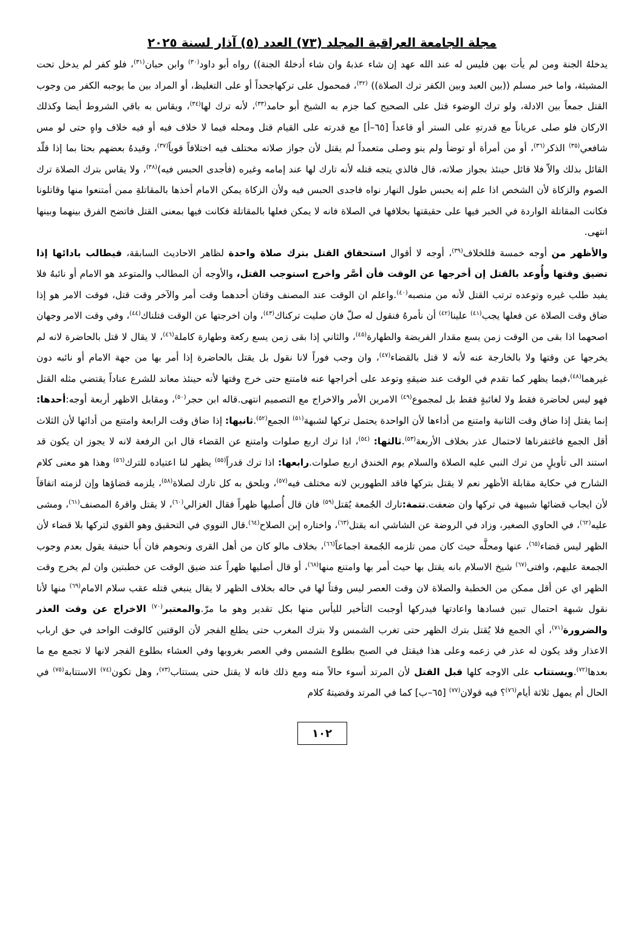مجلة الجامعة العراقية المجلد (٧٣) العدد (٥) آذار لسنة ٢٠٢٥
يدخلهُ الجنة ومن لم يأت بهن فليس له عند الله عهد إن شاء عذبهُ وان شاء أدخلهُ الجنة)) رواه أبو داود<sup>(٣٠)</sup> وابن حبان<sup>(٣١)</sup>، فلو كفر لم يدخل تحت المشيئة، واما خبر مسلم ((بين العبد وبين الكفر ترك الصلاة)) <sup>(٣٢)</sup>، فمحمول على تركهاجحداً أو على التغليظ، أو المراد بين ما يوجبه الكفر من وجوب القتل جمعاً بين الادلة، ولو ترك الوضوء قتل على الصحيح كما جزم به الشيخ أبو حامد<sup>(٣٣)</sup>، لأنه ترك لها<sup>(٣٤)</sup>، ويقاس به باقي الشروط أيضا وكذلك الاركان فلو صلى عرياناً مع قدرتهِ على الستر أو قاعداً [٦٥–أ] مع قدرته على القيام قتل ومحله فيما لا خلاف فيه أو فيه خلاف واهٍ حتى لو مس شافعي<sup>(٣٥)</sup> الذكر<sup>(٣٦)</sup>، أو من أمرأة أو توضأ ولم ينو وصلى متعمداً لم يقتل لأن جواز صلاته مختلف فيه اختلافاً قوياً<sup>(٣٧)</sup>، وقيدهُ بعضهم بحثا بما إذا قلّد القائل بذلك والاّ فلا قائل حينئذ بجواز صلاته، قال فالذي يتجه قتله لأنه تارك لها عند إمامه وغيره (فأجدى الحبس فيه)<sup>(٣٨)</sup>، ولا يقاس بترك الصلاة ترك الصوم والزكاة لأن الشخص اذا علم إنه يحبس طول النهار نواه فاجدى الحبس فيه ولأن الزكاة يمكن الامام أخذها بالمقاتلةِ ممن أمتنعوا منها وقاتلونا فكانت المقاتلة الواردة في الخبر فيها على حقيقتها بخلافها في الصلاة فانه لا يمكن فعلها بالمقاتلة فكانت فيها بمعنى القتل فاتضح الفرق بينهما وبينها انتهى.
والأظهر من أوجه خمسة فللخلاف<sup>(٣٩)</sup>، أوجه لا أقوال استحقاق القتل بترك صلاة واحدة لظاهر الاحاديث السابقة، فيطالب بادائها إذا تضيق وقتها وأُوعد بالقتل إن أخرجها عن الوقت فأن أصَّر واخرج استوجب القتل، والأوجه أن المطالب والمتوعد هو الامام أو نائبهُ فلا يفيد طلب غيره وتوعده ترتب القتل لأنه من منصبه<sup>(٤٠)</sup>.واعلم ان الوقت عند المصنف وقتان أحدهما وقت أمر والآخر وقت قتل، فوقت الامر هو إذا ضاق وقت الصلاة عن فعلها يجب<sup>(٤١)</sup> علينا<sup>(٤٢)</sup> أن نأمرهُ فنقول له صلّ فان صليت تركناك<sup>(٤٣)</sup>، وان اخرجتها عن الوقت قتلناك<sup>(٤٤)</sup>، وفي وقت الامر وجهان اصحهما اذا بقى من الوقت زمن يسع مقدار الفريضة والطهارة<sup>(٤٥)</sup>، والثاني إذا بقى زمن يسع ركعة وطهارة كاملة<sup>(٤٦)</sup>، لا يقال لا قتل بالحاضرة لانه لم يخرجها عن وقتها ولا بالخارجة عنه لأنه لا قتل بالقضاء<sup>(٤٧)</sup>، وان وجب فوراً لانا نقول بل يقتل بالحاضرة إذا أمر بها من جهة الامام أو نائبه دون غيرهما<sup>(٤٨)</sup>،فيما يظهر كما تقدم في الوقت عند ضيقهِ وتوعد على أخراجها عنه فامتنع حتى خرج وقتها لأنه حينئذ معاند للشرع عناداً يقتضي مثله القتل فهو ليس لحاضرة فقط ولا لغائبةٍ فقط بل لمجموع<sup>(٤٩)</sup> الامرين الأمر والاخراج مع التصميم انتهى.قاله ابن حجر<sup>(٥٠)</sup>، ومقابل الاظهر أربعة أوجه:أحدها: إنما يقتل إذا ضاق وقت الثانية وامتنع من أداءها لأن الواحدة يحتمل تركها لشبهة<sup>(٥١)</sup> الجمع<sup>(٥٢)</sup>.ثانيها: إذا ضاق وقت الرابعة وامتنع من أدائها لأن الثلاث أقل الجمع فاغتفرناها لاحتمال عذر بخلاف الأربعة<sup>(٥٣)</sup>.ثالثها: <sup>(٥٤)</sup>، اذا ترك اربع صلوات وامتنع عن القضاء قال ابن الرفعة لانه لا يجوز ان يكون قد استند الى تأويلٍ من ترك النبي عليه الصلاة والسلام يوم الخندق اربع صلوات.رابعها: اذا ترك قدراً<sup>(٥٥)</sup> يظهر لنا اعتياده للترك<sup>(٥٦)</sup> وهذا هو معنى كلام الشارح في حكاية مقابلة الأظهر نعم لا يقتل بتركها فاقد الطهورين لانه مختلف فيه<sup>(٥٧)</sup>، ويلحق به كل تارك لصلاة<sup>(٥٨)</sup>، يلزمه قضاؤها وإن لزمته اتفاقاً لأن ايجاب قضائها شبيهة في تركها وان ضعفت.تتمة: تارك الجُمعة يُقتل<sup>(٥٩)</sup> فان قال أُصليها ظهراً فقال الغزالي<sup>(٦٠)</sup>، لا يقتل واقرهُ المصنف<sup>(٦١)</sup>، ومشى عليه<sup>(٦٢)</sup>، في الحاوي الصغير، وزاد في الروضة عن الشاشي انه يقتل<sup>(٦٣)</sup>، واختاره إبن الصلاح<sup>(٦٤)</sup>.قال النووي في التحقيق وهو القوي لتركها بلا قضاء لأن الظهر ليس قضاء<sup>(٦٥)</sup>، عنها ومحلَّه حيث كان ممن تلزمه الجُمعة اجماعاً<sup>(٦٦)</sup>، بخلاف مالو كان من أهل القرى ونحوهم فان أَبا حنيفة يقول بعدم وجوب الجمعة عليهم، وافتى<sup>(٦٧)</sup> شيخ الاسلام بانه يقتل بها حيث أمر بها وامتنع منها<sup>(٦٨)</sup>، أو قال أصليها ظهراً عند ضيق الوقت عن خطبتين وان لم يخرج وقت الظهر اي عن أقل ممكن من الخطبة والصلاة لان وقت العصر ليس وقتاً لها في حاله بخلاف الظهر لا يقال ينبغي قتله عقب سلام الامام<sup>(٦٩)</sup> منها لأنا نقول شبهة احتمال تبين فسادها واعادتها فيدركها أوجبت التأخير لليأس منها بكل تقدير وهو ما مرّ.والمعتبر<sup>(٧٠)</sup> الاخراج عن وقت العذر والضرورة<sup>(٧١)</sup>، أي الجمع فلا يُقتل بترك الظهر حتى تغرب الشمس ولا بترك المغرب حتى يطلع الفجر لأن الوقتين كالوقت الواحد في حق ارباب الاعذار وقد يكون له عذر في زعمه وعلى هذا فيقتل في الصبح بطلوع الشمس وفي العصر بغروبها وفي العشاء بطلوع الفجر لانها لا تجمع مع ما بعدها<sup>(٧٢)</sup>.ويستتاب على الاوجه كلها قبل القتل لأن المرتد أسوء حالاً منه ومع ذلك فانه لا يقتل حتى يستتاب<sup>(٧٣)</sup>، وهل تكون<sup>(٧٤)</sup> الاستتابة<sup>(٧٥)</sup> في الحال أم يمهل ثلاثة أيام<sup>(٧٦)</sup>؟ فيه قولان<sup>(٧٧)</sup> [٦٥–ب] كما في المرتد وقضيتهُ كلام
١٠٢